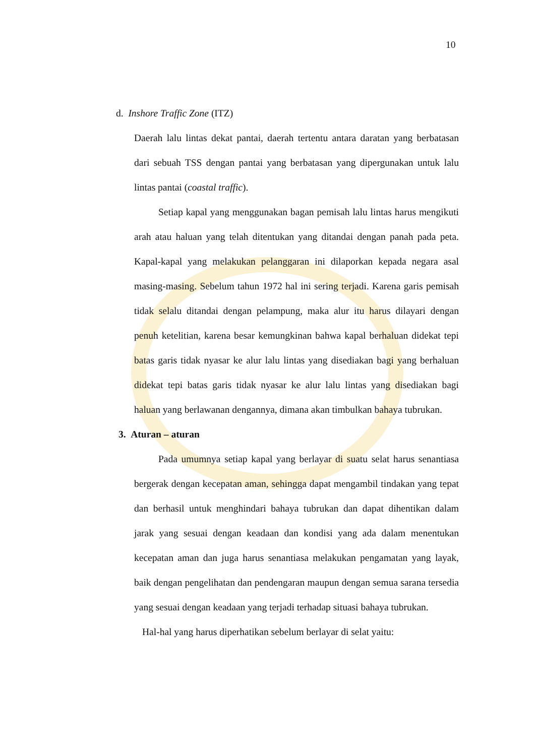10
d. Inshore Traffic Zone (ITZ)
Daerah lalu lintas dekat pantai, daerah tertentu antara daratan yang berbatasan dari sebuah TSS dengan pantai yang berbatasan yang dipergunakan untuk lalu lintas pantai (coastal traffic).
Setiap kapal yang menggunakan bagan pemisah lalu lintas harus mengikuti arah atau haluan yang telah ditentukan yang ditandai dengan panah pada peta. Kapal-kapal yang melakukan pelanggaran ini dilaporkan kepada negara asal masing-masing. Sebelum tahun 1972 hal ini sering terjadi. Karena garis pemisah tidak selalu ditandai dengan pelampung, maka alur itu harus dilayari dengan penuh ketelitian, karena besar kemungkinan bahwa kapal berhaluan didekat tepi batas garis tidak nyasar ke alur lalu lintas yang disediakan bagi yang berhaluan didekat tepi batas garis tidak nyasar ke alur lalu lintas yang disediakan bagi haluan yang berlawanan dengannya, dimana akan timbulkan bahaya tubrukan.
3. Aturan – aturan
Pada umumnya setiap kapal yang berlayar di suatu selat harus senantiasa bergerak dengan kecepatan aman, sehingga dapat mengambil tindakan yang tepat dan berhasil untuk menghindari bahaya tubrukan dan dapat dihentikan dalam jarak yang sesuai dengan keadaan dan kondisi yang ada dalam menentukan kecepatan aman dan juga harus senantiasa melakukan pengamatan yang layak, baik dengan pengelihatan dan pendengaran maupun dengan semua sarana tersedia yang sesuai dengan keadaan yang terjadi terhadap situasi bahaya tubrukan.
Hal-hal yang harus diperhatikan sebelum berlayar di selat yaitu: